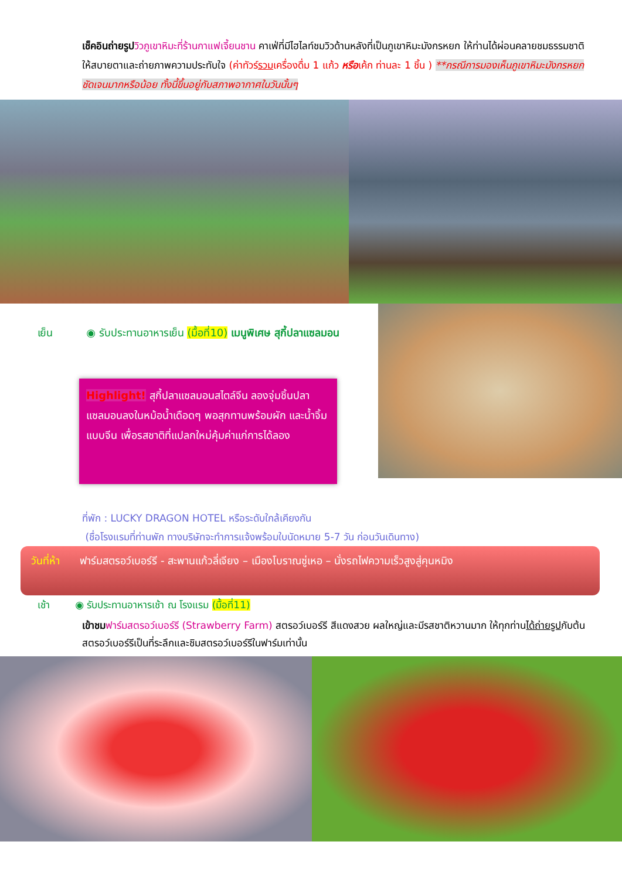เช็คอินถ่ายรูป วิวภูเขาหิมะที่ร้านกาแฟเจี้ยนชาน คาเฟ่ที่มีไฮไลท์ชมวิวด้านหลังที่เป็นภูเขาหิมะมังกรหยก ให้ท่านได้ผ่อนคลายชมธรรมชาติให้สบายตาและถ่ายภาพความประทับใจ (ค่าทัวร์รวมเครื่องดื่ม 1 แก้ว หรือเค้ก ท่านละ 1 ชิ้น ) **กรณีการมองเห็นภูเขาหิมะมังกรหยก ชัดเจนมากหรือน้อย ทั้งนี้ขึ้นอยู่กับสภาพอากาศในวันนั้นๆ
เย็น ◉ รับประทานอาหารเย็น (มื้อที่10) เมนูพิเศษ สุกี้ปลาแซลมอน
Highlight! สุกี้ปลาแซลมอนสไตล์จีน ลองจุ่มชิ้นปลาแซลมอนลงในหม้อน้ำเดือดๆ พอสุกทานพร้อมผัก และน้ำจิ้ม แบบจีน เพื่อรสชาติที่แปลกใหม่คุ้มค่าแก่การได้ลอง
ที่พัก : LUCKY DRAGON HOTEL หรือระดับใกล้เคียงกัน
(ชื่อโรงแรมที่ท่านพัก ทางบริษัทจะทำการแจ้งพร้อมใบนัดหมาย 5-7 วัน ก่อนวันเดินทาง)
วันที่ห้า ฟาร์มสตรอว์เบอร์รี - สะพานแก้วลี่เจียง – เมืองโบราณซู่เหอ – นั่งรถไฟความเร็วสูงสู่คุนหมิง
เช้า ◉ รับประทานอาหารเช้า ณ โรงแรม (มื้อที่11)
เข้าชม ฟาร์มสตรอว์เบอร์รี (Strawberry Farm) สตรอว์เบอร์รี สีแดงสวย ผลใหญ่และมีรสชาติหวานมาก ให้ทุกท่านได้ถ่ายรูปกับต้นสตรอว์เบอร์รีเป็นที่ระลึกและชิมสตรอว์เบอร์รีในฟาร์มเท่านั้น